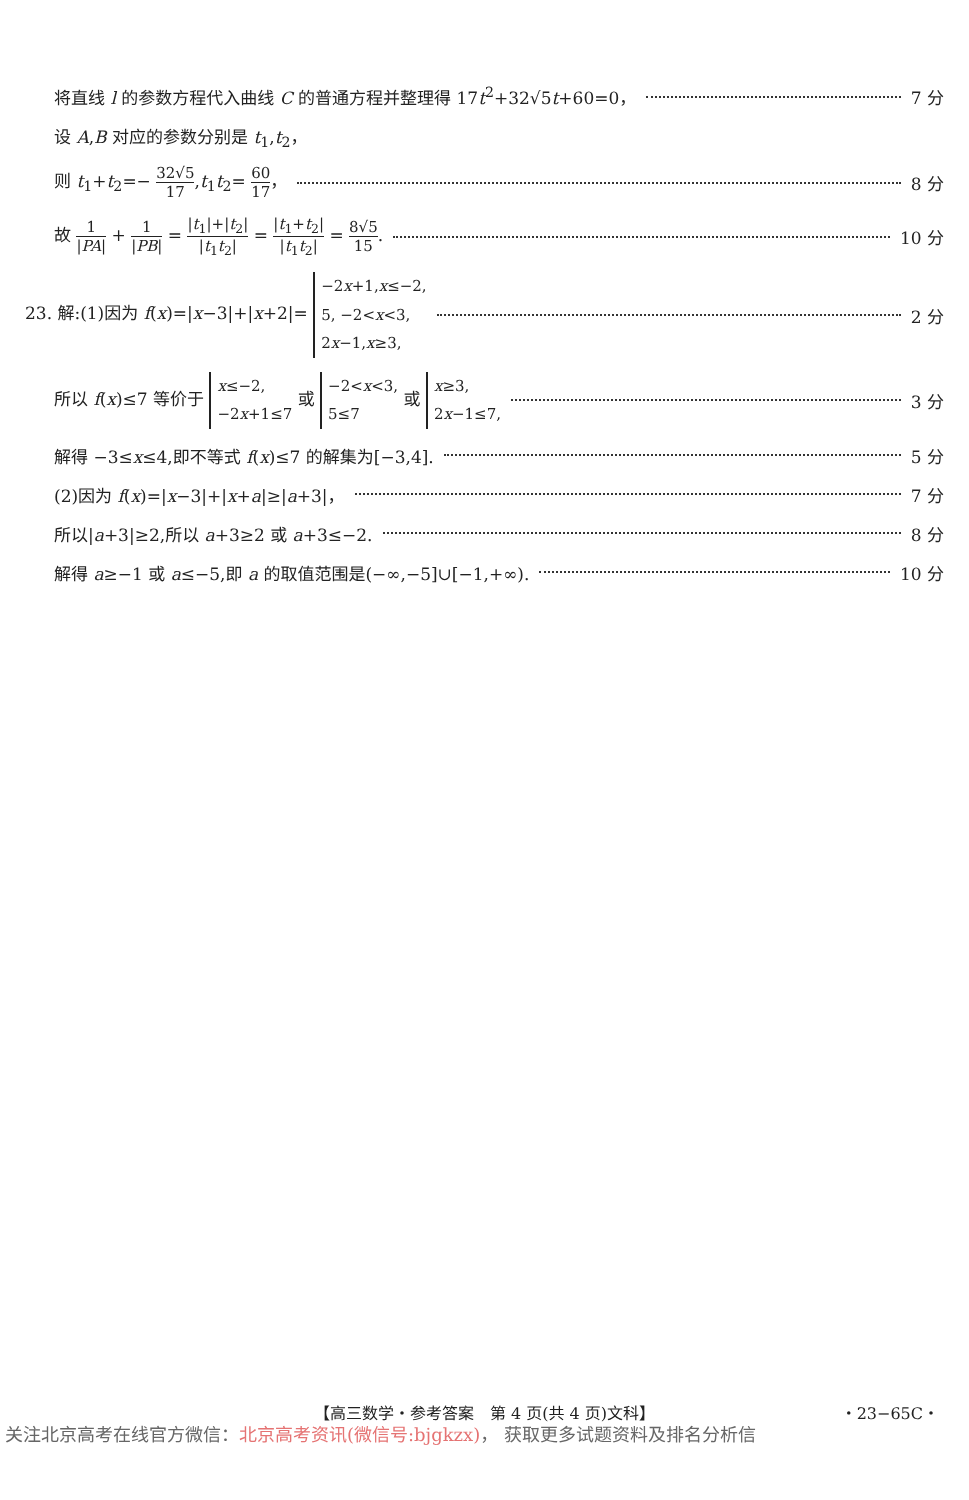将直线 l 的参数方程代入曲线 C 的普通方程并整理得 17t<sup>2</sup>+32√5t+60=0， 7 分
设 A,B 对应的参数分别是 t<sub>1</sub>,t<sub>2</sub>，
则 t<sub>1</sub>+t<sub>2</sub>=− 32√5 17,t<sub>1</sub>t<sub>2</sub>= 60 17， 8 分
故 1 |PA| + 1 |PB| = |t<sub>1</sub>|+|t<sub>2</sub>| |t<sub>1</sub>t<sub>2</sub>| = |t<sub>1</sub>+t<sub>2</sub>| |t<sub>1</sub>t<sub>2</sub>| = 8√5 15. 10 分
23. 解:(1)因为 f(x)=|x−3|+|x+2|= −2x+1,x≤−2,
5, −2<x<3,
2x−1,x≥3, 2 分
所以 f(x)≤7 等价于 x≤−2,
−2x+1≤7 或 −2<x<3,
5≤7 或 x≥3,
2x−1≤7, 3 分
解得 −3≤x≤4,即不等式 f(x)≤7 的解集为[−3,4]. 5 分
(2)因为 f(x)=|x−3|+|x+a|≥|a+3|， 7 分
所以|a+3|≥2,所以 a+3≥2 或 a+3≤−2. 8 分
解得 a≥−1 或 a≤−5,即 a 的取值范围是(−∞,−5]∪[−1,+∞). 10 分
【高三数学・参考答案　第 4 页(共 4 页)文科】 ・23−65C・
关注北京高考在线官方微信：北京高考资讯(微信号:bjgkzx)， 获取更多试题资料及排名分析信